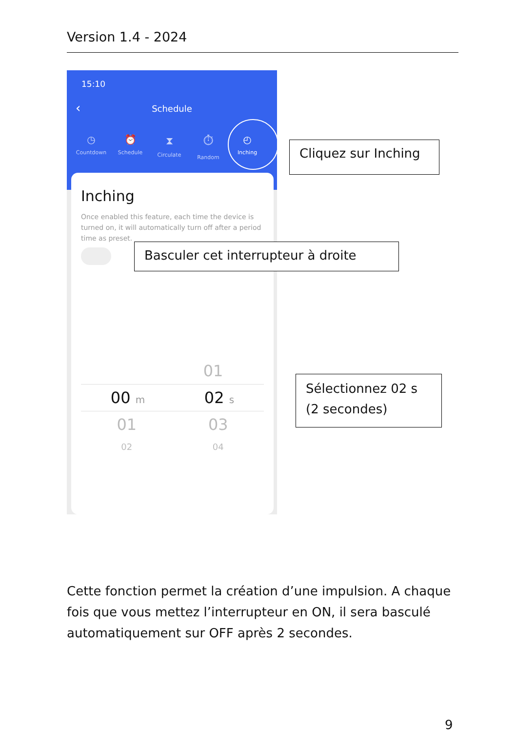Version 1.4 - 2024
15:10
‹
Schedule
◷
Countdown
⏰
Schedule
⧗
Circulate
⏱
Random
◴
Inching
Inching
Once enabled this feature, each time the device is turned on, it will automatically turn off after a period time as preset.
01
00 m 02 s
01 03
02 04
Cliquez sur Inching
Basculer cet interrupteur à droite
Sélectionnez 02 s
(2 secondes)
Cette fonction permet la création d’une impulsion. A chaque fois que vous mettez l’interrupteur en ON, il sera basculé automatiquement sur OFF après 2 secondes.
9